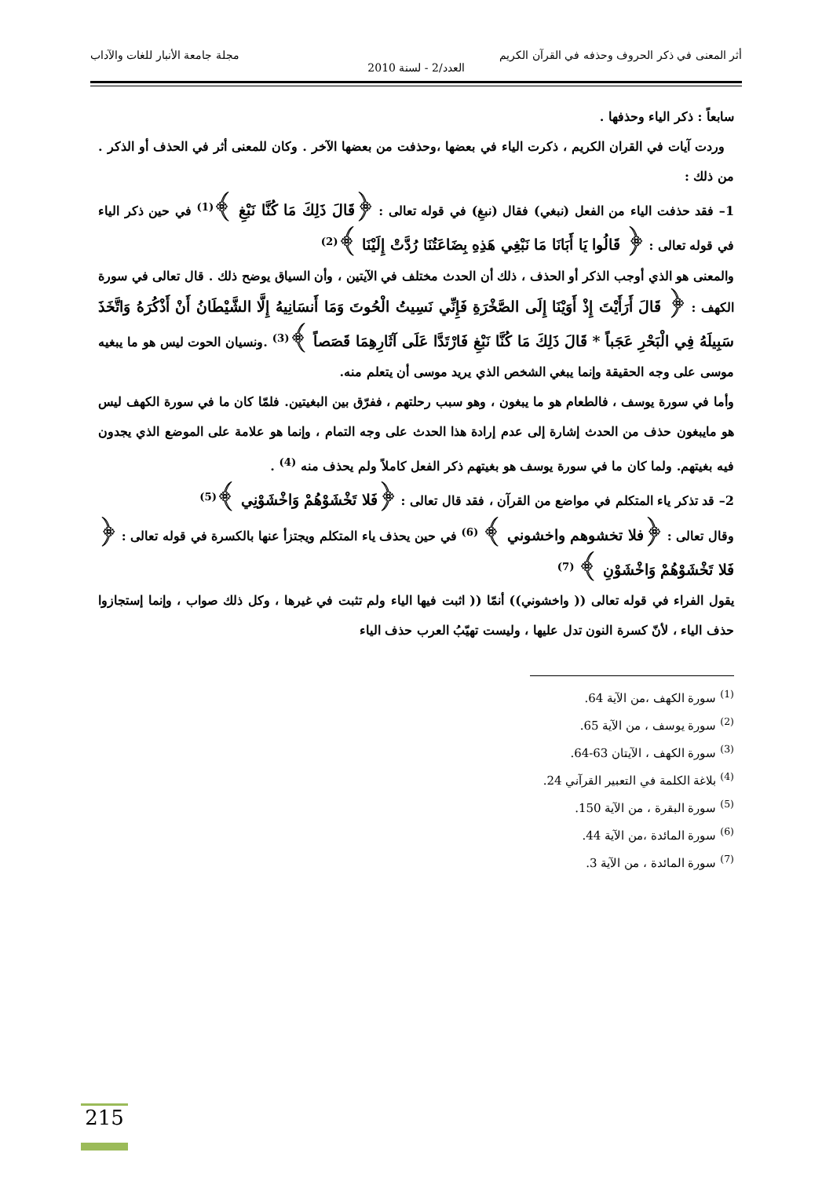أثر المعنى في ذكر الحروف وحذفه في القرآن الكريم مجلة جامعة الأنبار للغات والآداب
العدد/2 - لسنة 2010
سابعاً : ذكر الياء وحذفها .
وردت آيات في القران الكريم ، ذكرت الياء في بعضها ،وحذفت من بعضها الآخر . وكان للمعنى أثر في الحذف أو الذكر . من ذلك :
1– فقد حذفت الياء من الفعل (نبغي) فقال (نبغِ) في قوله تعالى : ﴿قَالَ ذَلِكَ مَا كُنَّا نَبْغِ ﴾<sup>(1)</sup> في حين ذكر الياء في قوله تعالى : ﴿ قَالُوا يَا أَبَانَا مَا نَبْغِي هَذِهِ بِضَاعَتُنَا رُدَّتْ إِلَيْنَا ﴾<sup>(2)</sup>
والمعنى هو الذي أوجب الذكر أو الحذف ، ذلك أن الحدث مختلف في الآيتين ، وأن السياق يوضح ذلك . قال تعالى في سورة الكهف : ﴿ قَالَ أَرَأَيْتَ إِذْ أَوَيْنَا إِلَى الصَّخْرَةِ فَإِنِّي نَسِيتُ الْحُوتَ وَمَا أَنسَانِيهُ إِلَّا الشَّيْطَانُ أَنْ أَذْكُرَهُ وَاتَّخَذَ سَبِيلَهُ فِي الْبَحْرِ عَجَباً * قَالَ ذَلِكَ مَا كُنَّا نَبْغِ فَارْتَدَّا عَلَى آثَارِهِمَا قَصَصاً ﴾<sup>(3)</sup> .ونسيان الحوت ليس هو ما يبغيه موسى على وجه الحقيقة وإنما يبغي الشخص الذي يريد موسى أن يتعلم منه.
وأما في سورة يوسف ، فالطعام هو ما يبغون ، وهو سبب رحلتهم ، ففرّق بين البغيتين. فلمّا كان ما في سورة الكهف ليس هو مايبغون حذف من الحدث إشارة إلى عدم إرادة هذا الحدث على وجه التمام ، وإنما هو علامة على الموضع الذي يجدون فيه بغيتهم. ولما كان ما في سورة يوسف هو بغيتهم ذكر الفعل كاملاً ولم يحذف منه <sup>(4)</sup> .
2– قد تذكر ياء المتكلم في مواضع من القرآن ، فقد قال تعالى : ﴿فَلا تَخْشَوْهُمْ وَاخْشَوْنِي ﴾<sup>(5)</sup>
وقال تعالى : ﴿فلا تخشوهم واخشوني ﴾ <sup>(6)</sup> في حين يحذف ياء المتكلم ويجتزأ عنها بالكسرة في قوله تعالى : ﴿ فَلا تَخْشَوْهُمْ وَاخْشَوْنِ ﴾ <sup>(7)</sup>
يقول الفراء في قوله تعالى (( واخشوني)) أنمّا (( اثبت فيها الياء ولم تثبت في غيرها ، وكل ذلك صواب ، وإنما إستجازوا حذف الياء ، لأنّ كسرة النون تدل عليها ، وليست تهيّبُ العرب حذف الياء
<sup>(1)</sup> سورة الكهف ،من الآية 64.
<sup>(2)</sup> سورة يوسف ، من الآية 65.
<sup>(3)</sup> سورة الكهف ، الآيتان 63-64.
<sup>(4)</sup> بلاغة الكلمة في التعبير القرآني 24.
<sup>(5)</sup> سورة البقرة ، من الآية 150.
<sup>(6)</sup> سورة المائدة ،من الآية 44.
<sup>(7)</sup> سورة المائدة ، من الآية 3.
215